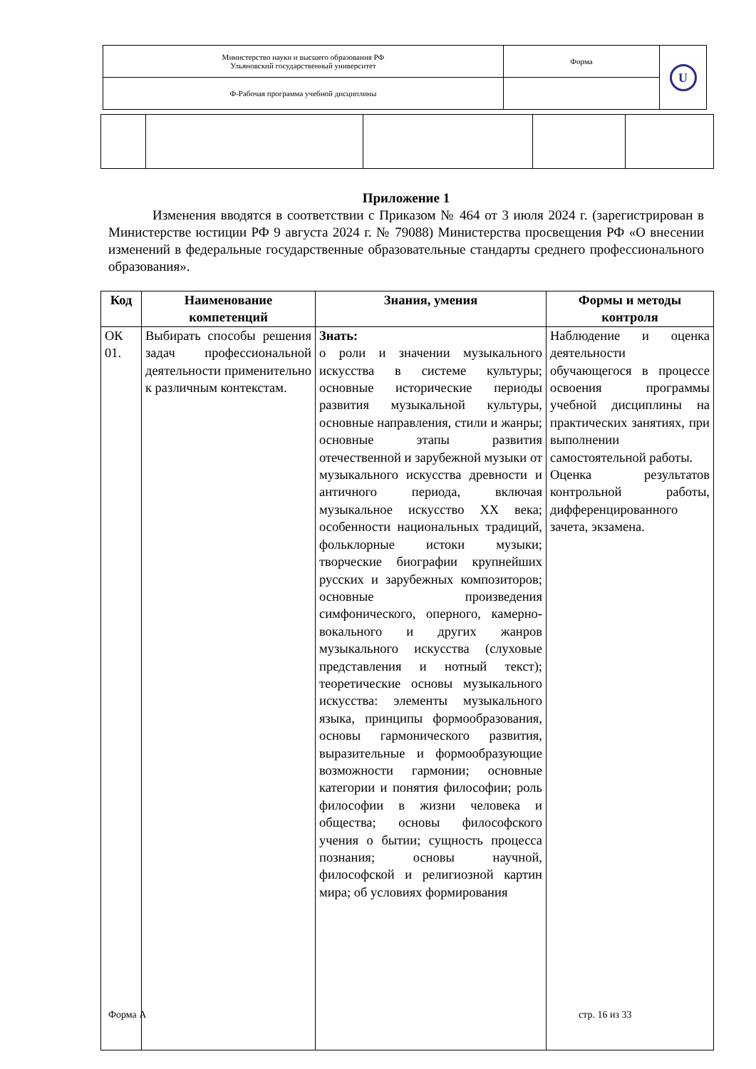| Министерство науки и высшего образования РФ Ульяновский государственный университет | Форма | U |
| Ф-Рабочая программа учебной дисциплины | | |
Приложение 1
Изменения вводятся в соответствии с Приказом № 464 от 3 июля 2024 г. (зарегистрирован в Министерстве юстиции РФ 9 августа 2024 г. № 79088) Министерства просвещения РФ «О внесении изменений в федеральные государственные образовательные стандарты среднего профессионального образования».
| Код | Наименование компетенций | Знания, умения | Формы и методы контроля |
| --- | --- | --- | --- |
| ОК 01. | Выбирать способы решения задач профессиональной деятельности применительно к различным контекстам. | Знать: о роли и значении музыкального искусства в системе культуры; основные исторические периоды развития музыкальной культуры, основные направления, стили и жанры; основные этапы развития отечественной и зарубежной музыки от музыкального искусства древности и античного периода, включая музыкальное искусство XX века; особенности национальных традиций, фольклорные истоки музыки; творческие биографии крупнейших русских и зарубежных композиторов; основные произведения симфонического, оперного, камерно-вокального и других жанров музыкального искусства (слуховые представления и нотный текст); теоретические основы музыкального искусства: элементы музыкального языка, принципы формообразования, основы гармонического развития, выразительные и формообразующие возможности гармонии; основные категории и понятия философии; роль философии в жизни человека и общества; основы философского учения о бытии; сущность процесса познания; основы научной, философской и религиозной картин мира; об условиях формирования | Наблюдение и оценка деятельности обучающегося в процессе освоения программы учебной дисциплины на практических занятиях, при выполнении самостоятельной работы. Оценка результатов контрольной работы, дифференцированного зачета, экзамена. |
Форма А стр. 16 из 33